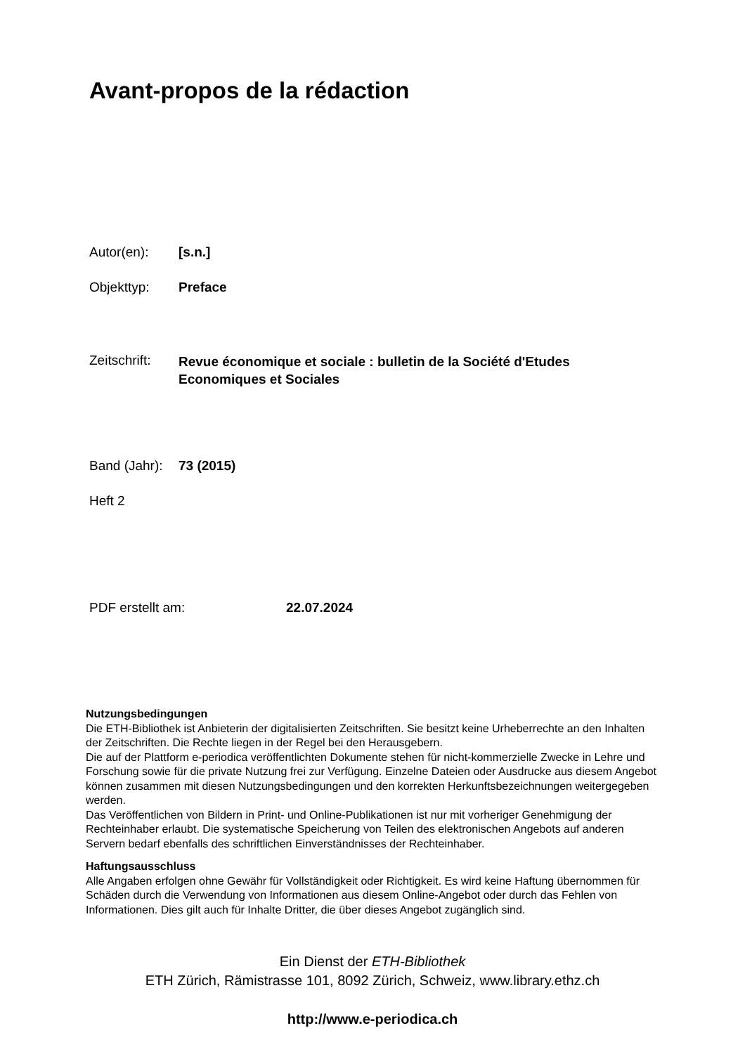Avant-propos de la rédaction
Autor(en): [s.n.]
Objekttyp: Preface
Zeitschrift:
Revue économique et sociale : bulletin de la Société d'Etudes
Economiques et Sociales
Band (Jahr):
73 (2015)
Heft 2
PDF erstellt am: 22.07.2024
Nutzungsbedingungen
Die ETH-Bibliothek ist Anbieterin der digitalisierten Zeitschriften. Sie besitzt keine Urheberrechte an den Inhalten der Zeitschriften. Die Rechte liegen in der Regel bei den Herausgebern.
Die auf der Plattform e-periodica veröffentlichten Dokumente stehen für nicht-kommerzielle Zwecke in Lehre und Forschung sowie für die private Nutzung frei zur Verfügung. Einzelne Dateien oder Ausdrucke aus diesem Angebot können zusammen mit diesen Nutzungsbedingungen und den korrekten Herkunftsbezeichnungen weitergegeben werden.
Das Veröffentlichen von Bildern in Print- und Online-Publikationen ist nur mit vorheriger Genehmigung der Rechteinhaber erlaubt. Die systematische Speicherung von Teilen des elektronischen Angebots auf anderen Servern bedarf ebenfalls des schriftlichen Einverständnisses der Rechteinhaber.
Haftungsausschluss
Alle Angaben erfolgen ohne Gewähr für Vollständigkeit oder Richtigkeit. Es wird keine Haftung übernommen für Schäden durch die Verwendung von Informationen aus diesem Online-Angebot oder durch das Fehlen von Informationen. Dies gilt auch für Inhalte Dritter, die über dieses Angebot zugänglich sind.
Ein Dienst der ETH-Bibliothek
ETH Zürich, Rämistrasse 101, 8092 Zürich, Schweiz, www.library.ethz.ch
http://www.e-periodica.ch